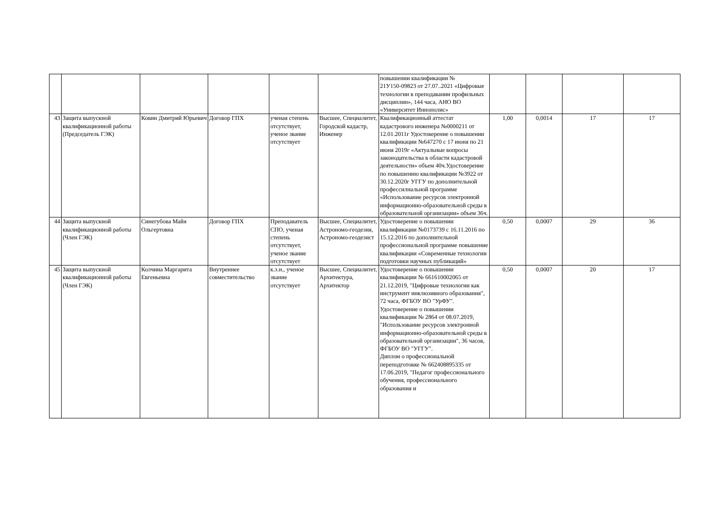| | | | | | | повышении квалификации № 21У150-09823 от 27.07..2021 «Цифровые технологии в преподавании профильных дисциплин», 144 часа, АНО ВО «Университет Иннополис» | | | | |
| 43 | Защита выпускной квалификационной работы (Председатель ГЭК) | Ковин Дмитрий Юрьевич | Договор ГПХ | ученая степень отсутствует, ученое звание отсутствует | Высшее, Специалитет, Городской кадастр, Инженер | Квалификационный аттестат кадастрового инженера №0000211 от 12.01.2011г Удостоверение о повышении квалификации №647270 с 17 июня по 21 июня 2019г «Актуальные вопросы законодательства в области кадастровой деятельности» объем 40ч.Удостоверение по повышению квалификации №3922 от 30.12.2020г УГГУ по дополнительной профессилнальной программе «Использование ресурсов электронной информационно-образовательной среды в образовательной организации» объем 36ч. | 1,00 | 0,0014 | 17 | 17 |
| 44 | Защита выпускной квалификационной работы (Член ГЭК) | Синегубова Майя Ольгертовна | Договор ГПХ | Преподаватель СПО, ученая степень отсутствует, ученое звание отсутствует | Высшее, Специалитет, Астрономо-геодезия, Астрономо-геодезист | Удостоверение о повышении квалификации №0173739 с 16.11.2016 по 15.12.2016 по дополнительной профессиональной программе повышение квалификации «Современные технологии подготовки научных публикаций» | 0,50 | 0,0007 | 29 | 36 |
| 45 | Защита выпускной квалификационной работы (Член ГЭК) | Колчина Маргарита Евгеньевна | Внутреннее совместительство | к.э.н., ученое звание отсутствует | Высшее, Специалитет, Архитектура, Архитектор | Удостоверение о повышении квалификации № 661610002065 от 21.12.2019, "Цифровые технологии как инструмент инклюзивного образования", 72 часа, ФГБОУ ВО "УрФУ". Удостоверение о повышении квалификации № 2864 от 08.07.2019, "Использование ресурсов электронной информационно-образовательной среды в образовательной организации", 36 часов, ФГБОУ ВО "УГГУ". Диплом о профессиональной переподготовке № 662408895335 от 17.06.2019, "Педагог профессионального обучения, профессионального образования и | 0,50 | 0,0007 | 20 | 17 |